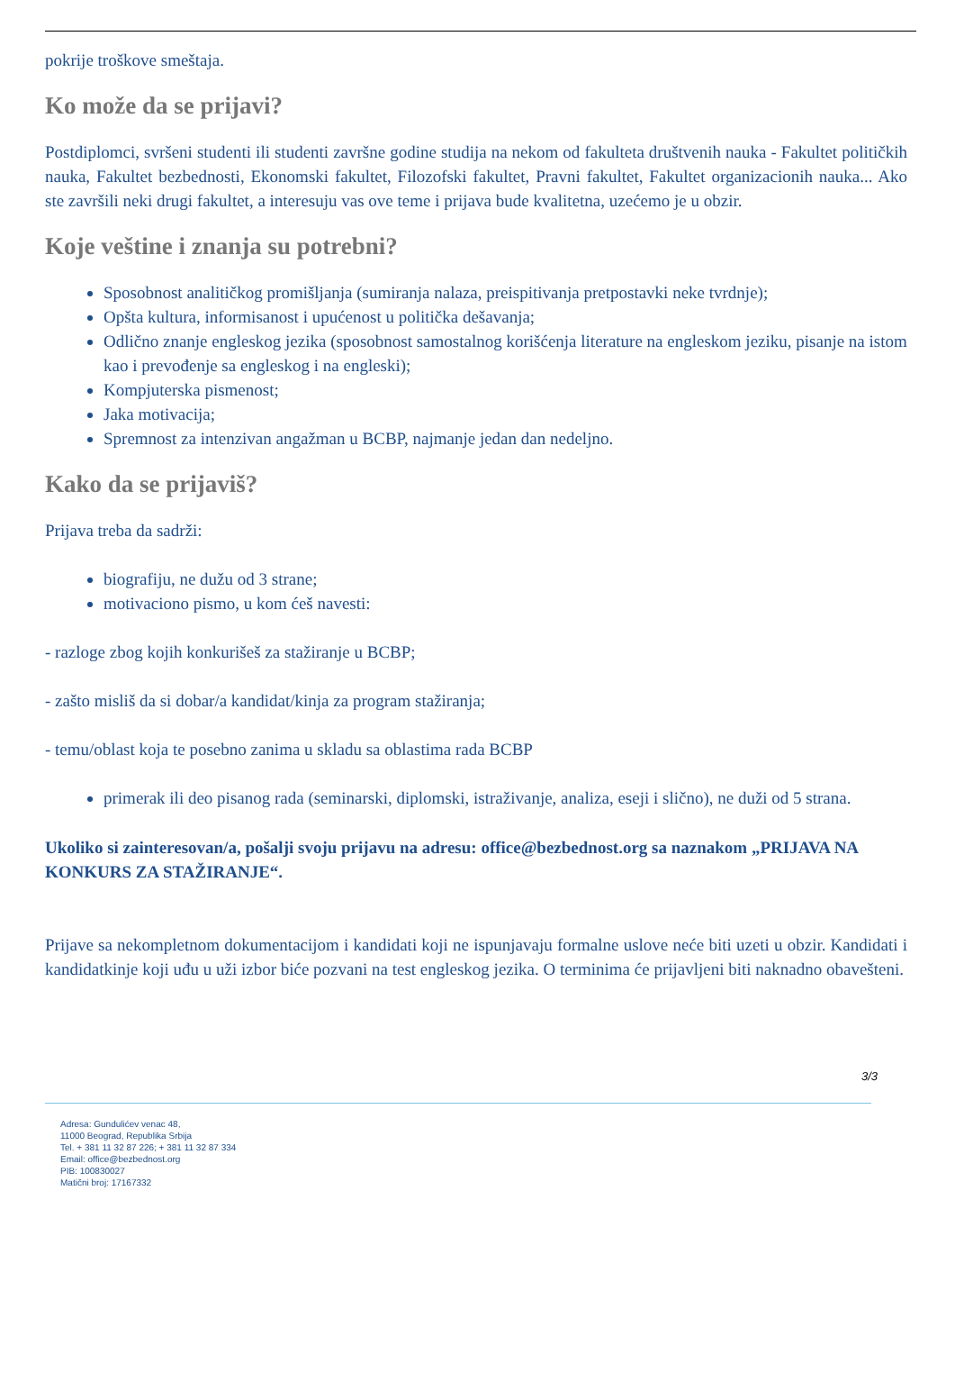pokrije troškove smeštaja.
Ko može da se prijavi?
Postdiplomci, svršeni studenti ili studenti završne godine studija na nekom od fakulteta društvenih nauka - Fakultet političkih nauka, Fakultet bezbednosti, Ekonomski fakultet, Filozofski fakultet, Pravni fakultet, Fakultet organizacionih nauka... Ako ste završili neki drugi fakultet, a interesuju vas ove teme i prijava bude kvalitetna, uzećemo je u obzir.
Koje veštine i znanja su potrebni?
Sposobnost analitičkog promišljanja (sumiranja nalaza, preispitivanja pretpostavki neke tvrdnje);
Opšta kultura, informisanost i upućenost u politička dešavanja;
Odlično znanje engleskog jezika (sposobnost samostalnog korišćenja literature na engleskom jeziku, pisanje na istom kao i prevođenje sa engleskog i na engleski);
Kompjuterska pismenost;
Jaka motivacija;
Spremnost za intenzivan angažman u BCBP, najmanje jedan dan nedeljno.
Kako da se prijaviš?
Prijava treba da sadrži:
biografiju, ne dužu od 3 strane;
motivaciono pismo, u kom ćeš navesti:
- razloge zbog kojih konkurišeš za stažiranje u BCBP;
- zašto misliš da si dobar/a kandidat/kinja za program stažiranja;
- temu/oblast koja te posebno zanima u skladu sa oblastima rada BCBP
primerak ili deo pisanog rada (seminarski, diplomski, istraživanje, analiza, eseji i slično), ne duži od 5 strana.
Ukoliko si zainteresovan/a, pošalji svoju prijavu na adresu: office@bezbednost.org sa naznakom „PRIJAVA NA KONKURS ZA STAŽIRANJE“.
Prijave sa nekompletnom dokumentacijom i kandidati koji ne ispunjavaju formalne uslove neće biti uzeti u obzir. Kandidati i kandidatkinje koji uđu u uži izbor biće pozvani na test engleskog jezika. O terminima će prijavljeni biti naknadno obavešteni.
3/3
Adresa: Gundulićev venac 48,
11000 Beograd, Republika Srbija
Tel. + 381 11 32 87 226; + 381 11 32 87 334
Email: office@bezbednost.org
PIB: 100830027
Matični broj: 17167332